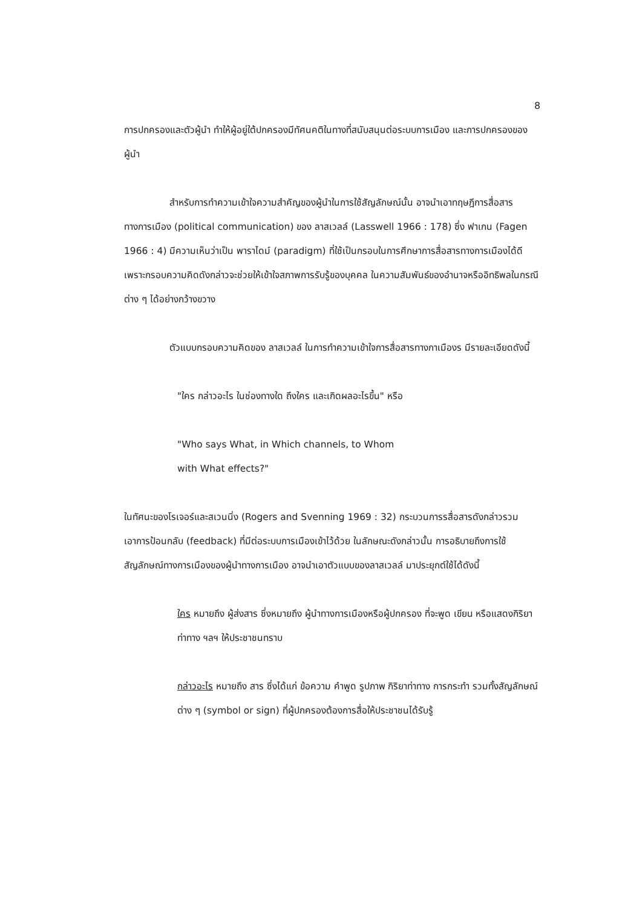8
การปกครองและตัวผู้นำ ทำให้ผู้อยู่ใต้ปกครองมีทัศนคติในทางที่สนับสนุนต่อระบบการเมือง และการปกครองของผู้นำ
สำหรับการทำความเข้าใจความสำคัญของผู้นำในการใช้สัญลักษณ์นั้น อาจนำเอาทฤษฎีการสื่อสารทางการเมือง (political communication) ของ ลาสเวลล์ (Lasswell 1966 : 178) ซึ่ง ฟาเกน (Fagen 1966 : 4) มีความเห็นว่าเป็น พาราไดม์ (paradigm) ที่ใช้เป็นกรอบในการศึกษาการสื่อสารทางการเมืองได้ดี เพราะกรอบความคิดดังกล่าวจะช่วยให้เข้าใจสภาพการรับรู้ของบุคคล ในความสัมพันธ์ของอำนาจหรืออิทธิพลในกรณีต่าง ๆ ได้อย่างกว้างขวาง
ตัวแบบกรอบความคิดของ ลาสเวลล์ ในการทำความเข้าใจการสื่อสารทางกาเมืองร มีรายละเอียดดังนี้
"ใคร กล่าวอะไร ในช่องทางใด ถึงใคร และเกิดผลอะไรขึ้น" หรือ
"Who says What, in Which channels, to Whom
with What effects?"
ในทัศนะของโรเจอร์และสเวนนิ่ง (Rogers and Svenning 1969 : 32) กระบวนการรสื่อสารดังกล่าวรวมเอาการป้อนกลับ (feedback) ที่มีต่อระบบการเมืองเข้าไว้ด้วย ในลักษณะดังกล่าวนั้น การอธิบายถึงการใช้สัญลักษณ์ทางการเมืองของผู้นำทางการเมือง อาจนำเอาตัวแบบของลาสเวลล์ มาประยุกต์ใช้ได้ดังนี้
ใคร หมายถึง ผู้ส่งสาร ซึ่งหมายถึง ผู้นำทางการเมืองหรือผู้ปกครอง ที่จะพูด เขียน หรือแสดงกิริยาท่าทาง ฯลฯ ให้ประชาชนทราบ
กล่าวอะไร หมายถึง สาร ซึ่งได้แก่ ข้อความ คำพูด รูปภาพ กิริยาท่าทาง การกระทำ รวมทั้งสัญลักษณ์ต่าง ๆ (symbol or sign) ที่ผู้ปกครองต้องการสื่อให้ประชาชนได้รับรู้